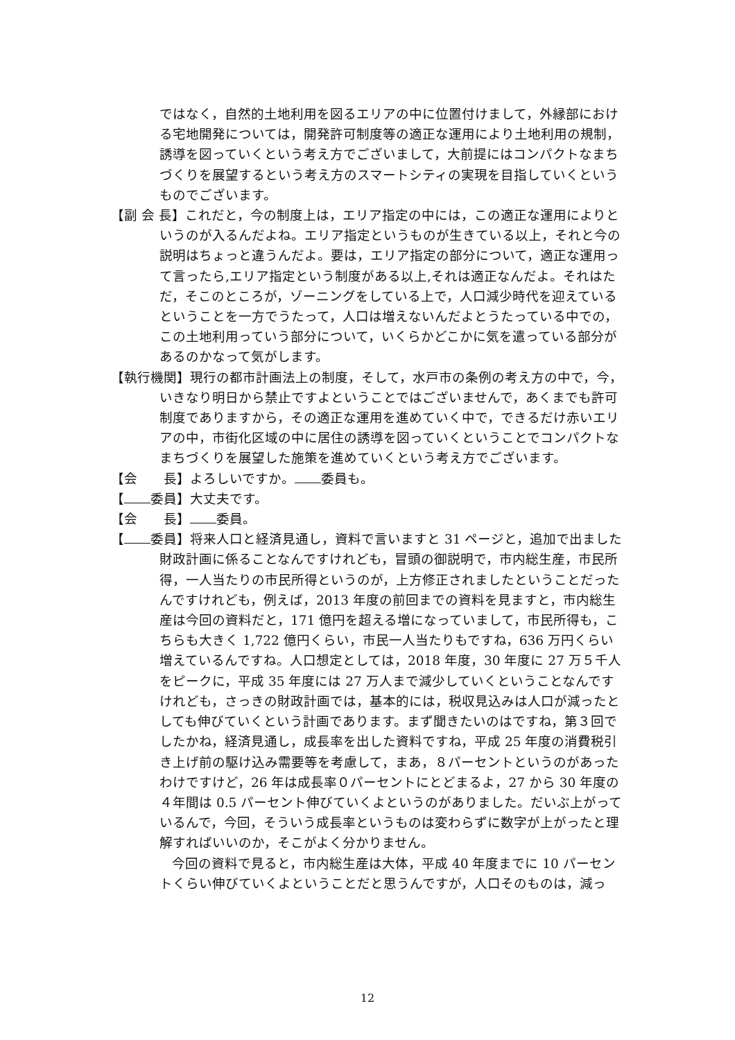ではなく，自然的土地利用を図るエリアの中に位置付けまして，外縁部における宅地開発については，開発許可制度等の適正な運用により土地利用の規制，誘導を図っていくという考え方でございまして，大前提にはコンパクトなまちづくりを展望するという考え方のスマートシティの実現を目指していくというものでございます。
【副 会 長】これだと，今の制度上は，エリア指定の中には，この適正な運用によりというのが入るんだよね。エリア指定というものが生きている以上，それと今の説明はちょっと違うんだよ。要は，エリア指定の部分について，適正な運用って言ったら,エリア指定という制度がある以上,それは適正なんだよ。それはただ，そこのところが，ゾーニングをしている上で，人口減少時代を迎えているということを一方でうたって，人口は増えないんだよとうたっている中での，この土地利用っていう部分について，いくらかどこかに気を遣っている部分があるのかなって気がします。
【執行機関】現行の都市計画法上の制度，そして，水戸市の条例の考え方の中で，今，いきなり明日から禁止ですよということではございませんで，あくまでも許可制度でありますから，その適正な運用を進めていく中で，できるだけ赤いエリアの中，市街化区域の中に居住の誘導を図っていくということでコンパクトなまちづくりを展望した施策を進めていくという考え方でございます。
【会　　長】よろしいですか。 委員も。
【 委員】大丈夫です。
【会　　長】 委員。
【 委員】将来人口と経済見通し，資料で言いますと 31 ページと，追加で出ました財政計画に係ることなんですけれども，冒頭の御説明で，市内総生産，市民所得，一人当たりの市民所得というのが，上方修正されましたということだったんですけれども，例えば，2013 年度の前回までの資料を見ますと，市内総生産は今回の資料だと，171 億円を超える増になっていまして，市民所得も，こちらも大きく 1,722 億円くらい，市民一人当たりもですね，636 万円くらい増えているんですね。人口想定としては，2018 年度，30 年度に 27 万５千人をピークに，平成 35 年度には 27 万人まで減少していくということなんですけれども，さっきの財政計画では，基本的には，税収見込みは人口が減ったとしても伸びていくという計画であります。まず聞きたいのはですね，第３回でしたかね，経済見通し，成長率を出した資料ですね，平成 25 年度の消費税引き上げ前の駆け込み需要等を考慮して，まあ，８パーセントというのがあったわけですけど，26 年は成長率０パーセントにとどまるよ，27 から 30 年度の４年間は 0.5 パーセント伸びていくよというのがありました。だいぶ上がっているんで，今回，そういう成長率というものは変わらずに数字が上がったと理解すればいいのか，そこがよく分かりません。
今回の資料で見ると，市内総生産は大体，平成 40 年度までに 10 パーセントくらい伸びていくよということだと思うんですが，人口そのものは，減っ
12